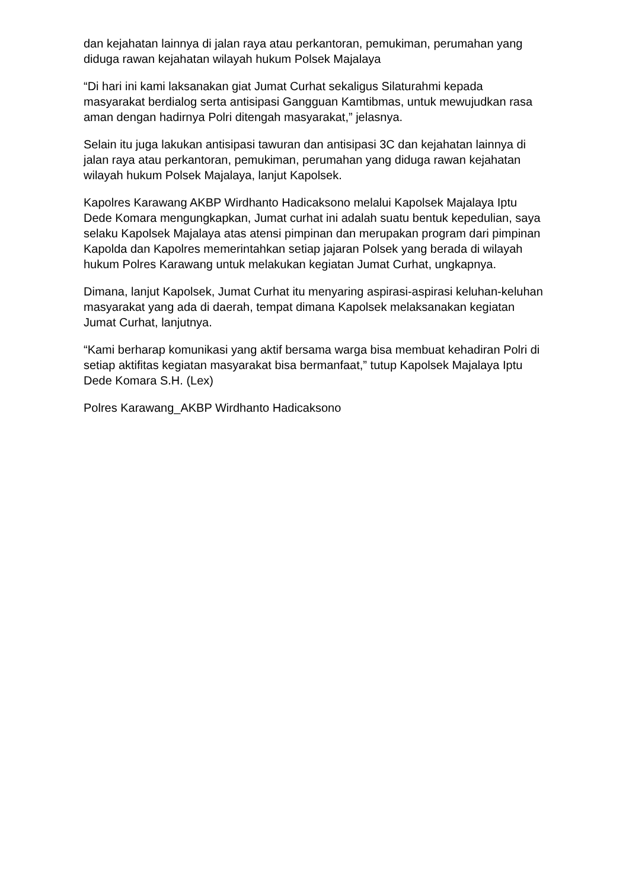dan kejahatan lainnya di jalan raya atau perkantoran, pemukiman, perumahan yang diduga rawan kejahatan wilayah hukum Polsek Majalaya
“Di hari ini kami laksanakan giat Jumat Curhat sekaligus Silaturahmi kepada masyarakat berdialog serta antisipasi Gangguan Kamtibmas, untuk mewujudkan rasa aman dengan hadirnya Polri ditengah masyarakat,” jelasnya.
Selain itu juga lakukan antisipasi tawuran dan antisipasi 3C dan kejahatan lainnya di jalan raya atau perkantoran, pemukiman, perumahan yang diduga rawan kejahatan wilayah hukum Polsek Majalaya, lanjut Kapolsek.
Kapolres Karawang AKBP Wirdhanto Hadicaksono melalui Kapolsek Majalaya Iptu Dede Komara mengungkapkan, Jumat curhat ini adalah suatu bentuk kepedulian, saya selaku Kapolsek Majalaya atas atensi pimpinan dan merupakan program dari pimpinan Kapolda dan Kapolres memerintahkan setiap jajaran Polsek yang berada di wilayah hukum Polres Karawang untuk melakukan kegiatan Jumat Curhat, ungkapnya.
Dimana, lanjut Kapolsek, Jumat Curhat itu menyaring aspirasi-aspirasi keluhan-keluhan masyarakat yang ada di daerah, tempat dimana Kapolsek melaksanakan kegiatan Jumat Curhat, lanjutnya.
“Kami berharap komunikasi yang aktif bersama warga bisa membuat kehadiran Polri di setiap aktifitas kegiatan masyarakat bisa bermanfaat,” tutup Kapolsek Majalaya Iptu Dede Komara S.H. (Lex)
Polres Karawang_AKBP Wirdhanto Hadicaksono